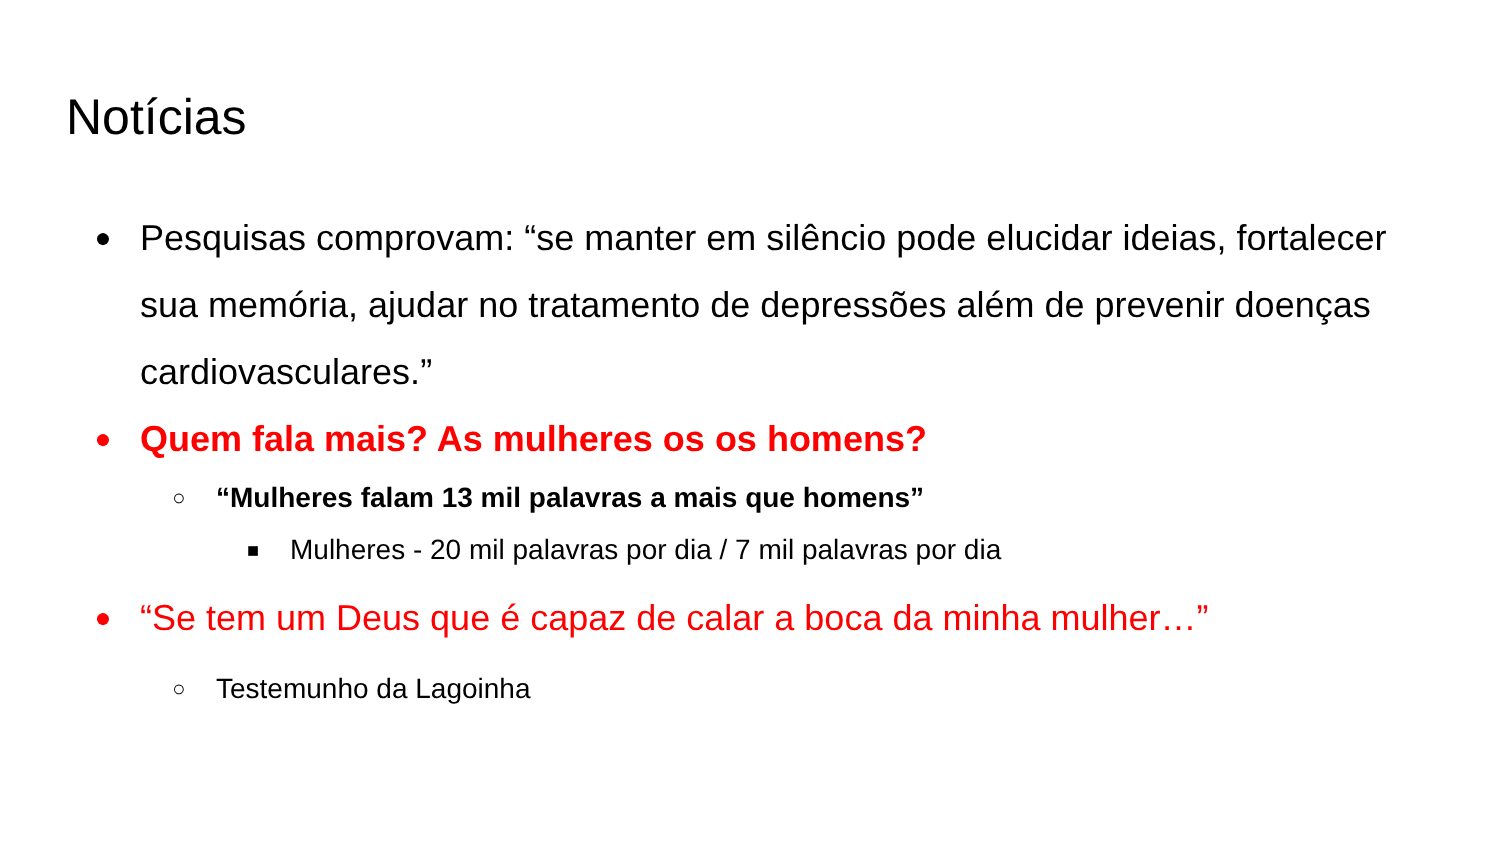Notícias
●
Pesquisas comprovam: “se manter em silêncio pode elucidar ideias, fortalecer sua memória, ajudar no tratamento de depressões além de prevenir doenças cardiovasculares.”
●
Quem fala mais? As mulheres os os homens?
○
“Mulheres falam 13 mil palavras a mais que homens”
■
Mulheres - 20 mil palavras por dia / 7 mil palavras por dia
●
“Se tem um Deus que é capaz de calar a boca da minha mulher…”
○
Testemunho da Lagoinha